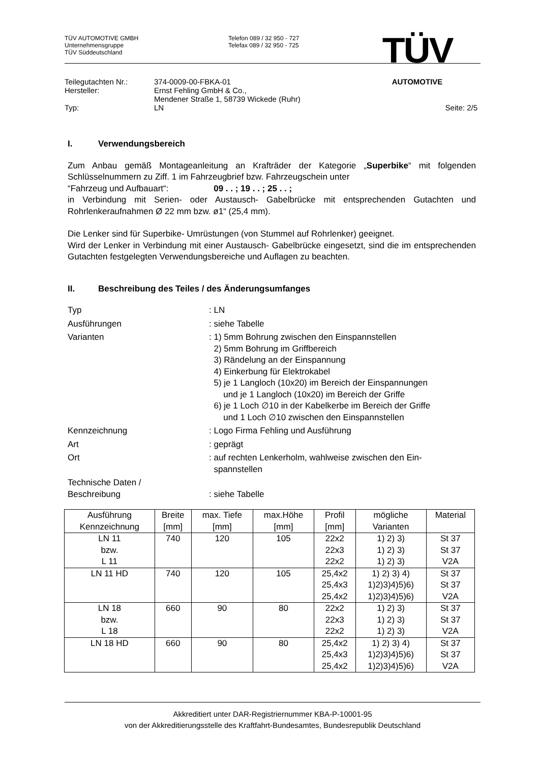TÜV AUTOMOTIVE GMBH
Unternehmensgruppe
TÜV Süddeutschland
Telefon 089 / 32 950 - 727
Telefax 089 / 32 950 - 725
TÜV
AUTOMOTIVE
| Teilegutachten Nr.: | 374-0009-00-FBKA-01 | |
| Hersteller: | Ernst Fehling GmbH & Co., Mendener Straße 1, 58739 Wickede (Ruhr) | |
| Typ: | LN | Seite: 2/5 |
I. Verwendungsbereich
Zum Anbau gemäß Montageanleitung an Krafträder der Kategorie „Superbike“ mit folgenden Schlüsselnummern zu Ziff. 1 im Fahrzeugbrief bzw. Fahrzeugschein unter
“Fahrzeug und Aufbauart“: 09 . . ; 19 . . ; 25 . . ;
in Verbindung mit Serien- oder Austausch- Gabelbrücke mit entsprechenden Gutachten und Rohrlenkeraufnahmen Ø 22 mm bzw. ø1“ (25,4 mm).
Die Lenker sind für Superbike- Umrüstungen (von Stummel auf Rohrlenker) geeignet.
Wird der Lenker in Verbindung mit einer Austausch- Gabelbrücke eingesetzt, sind die im entsprechenden Gutachten festgelegten Verwendungsbereiche und Auflagen zu beachten.
II. Beschreibung des Teiles / des Änderungsumfanges
| Typ | : LN |
| Ausführungen | : siehe Tabelle |
| Varianten | : 1) 5mm Bohrung zwischen den Einspannstellen 2) 5mm Bohrung im Griffbereich 3) Rändelung an der Einspannung 4) Einkerbung für Elektrokabel 5) je 1 Langloch (10x20) im Bereich der Einspannungen und je 1 Langloch (10x20) im Bereich der Griffe 6) je 1 Loch ∅10 in der Kabelkerbe im Bereich der Griffe und 1 Loch ∅10 zwischen den Einspannstellen |
| Kennzeichnung | : Logo Firma Fehling und Ausführung |
| Art | : geprägt |
| Ort | : auf rechten Lenkerholm, wahlweise zwischen den Ein- spannstellen |
| Technische Daten / Beschreibung | : siehe Tabelle |
| Ausführung Kennzeichnung | Breite [mm] | max. Tiefe [mm] | max.Höhe [mm] | Profil [mm] | mögliche Varianten | Material |
| --- | --- | --- | --- | --- | --- | --- |
| LN 11 bzw. L 11 | 740 | 120 | 105 | 22x2 22x3 22x2 | 1) 2) 3) 1) 2) 3) 1) 2) 3) | St 37 St 37 V2A |
| LN 11 HD | 740 | 120 | 105 | 25,4x2 25,4x3 25,4x2 | 1) 2) 3) 4) 1)2)3)4)5)6) 1)2)3)4)5)6) | St 37 St 37 V2A |
| LN 18 bzw. L 18 | 660 | 90 | 80 | 22x2 22x3 22x2 | 1) 2) 3) 1) 2) 3) 1) 2) 3) | St 37 St 37 V2A |
| LN 18 HD | 660 | 90 | 80 | 25,4x2 25,4x3 25,4x2 | 1) 2) 3) 4) 1)2)3)4)5)6) 1)2)3)4)5)6) | St 37 St 37 V2A |
Akkreditiert unter DAR-Registriernummer KBA-P-10001-95
von der Akkreditierungsstelle des Kraftfahrt-Bundesamtes, Bundesrepublik Deutschland